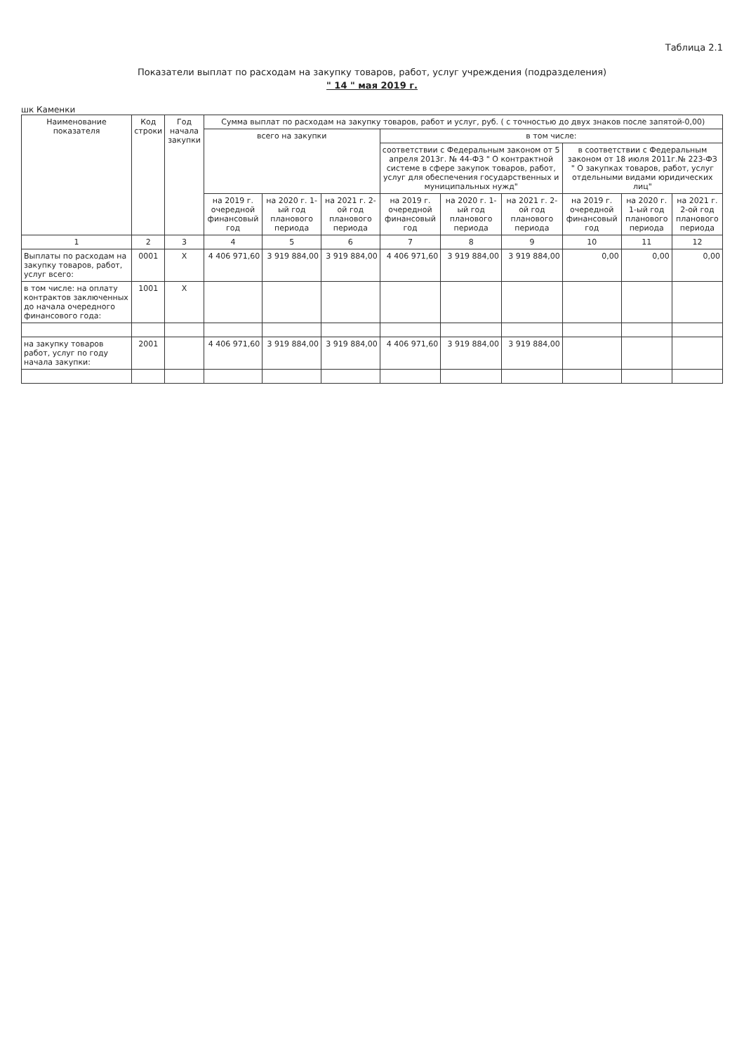Таблица 2.1
Показатели выплат по расходам на закупку товаров, работ, услуг учреждения (подразделения)
" 14 " мая 2019 г.
шк Каменки
| Наименование показателя | Код строки | Год начала закупки | Сумма выплат по расходам на закупку товаров, работ и услуг, руб. ( с точностью до двух знаков после запятой-0,00) | | | | | | | | |
| --- | --- | --- | --- | --- | --- | --- | --- | --- | --- | --- | --- |
| | | | всего на закупки | | | в том числе: | | | | | |
| | | | | | | соответствии с Федеральным законом от 5 апреля 2013г. № 44-ФЗ " О контрактной системе в сфере закупок товаров, работ, услуг для обеспечения государственных и муниципальных нужд" | | | в соответствии с Федеральным законом от 18 июля 2011г.№ 223-ФЗ " О закупках товаров, работ, услуг отдельными видами юридических лиц" | | |
| | | | на 2019 г. очередной финансовый год | на 2020 г. 1-ый год планового периода | на 2021 г. 2-ой год планового периода | на 2019 г. очередной финансовый год | на 2020 г. 1-ый год планового периода | на 2021 г. 2-ой год планового периода | на 2019 г. очередной финансовый год | на 2020 г. 1-ый год планового периода | на 2021 г. 2-ой год планового периода |
| 1 | 2 | 3 | 4 | 5 | 6 | 7 | 8 | 9 | 10 | 11 | 12 |
| Выплаты по расходам на закупку товаров, работ, услуг всего: | 0001 | X | 4 406 971,60 | 3 919 884,00 | 3 919 884,00 | 4 406 971,60 | 3 919 884,00 | 3 919 884,00 | 0,00 | 0,00 | 0,00 |
| в том числе: на оплату контрактов заключенных до начала очередного финансового года: | 1001 | X | | | | | | | | | |
| на закупку товаров работ, услуг по году начала закупки: | 2001 | | 4 406 971,60 | 3 919 884,00 | 3 919 884,00 | 4 406 971,60 | 3 919 884,00 | 3 919 884,00 | | | |